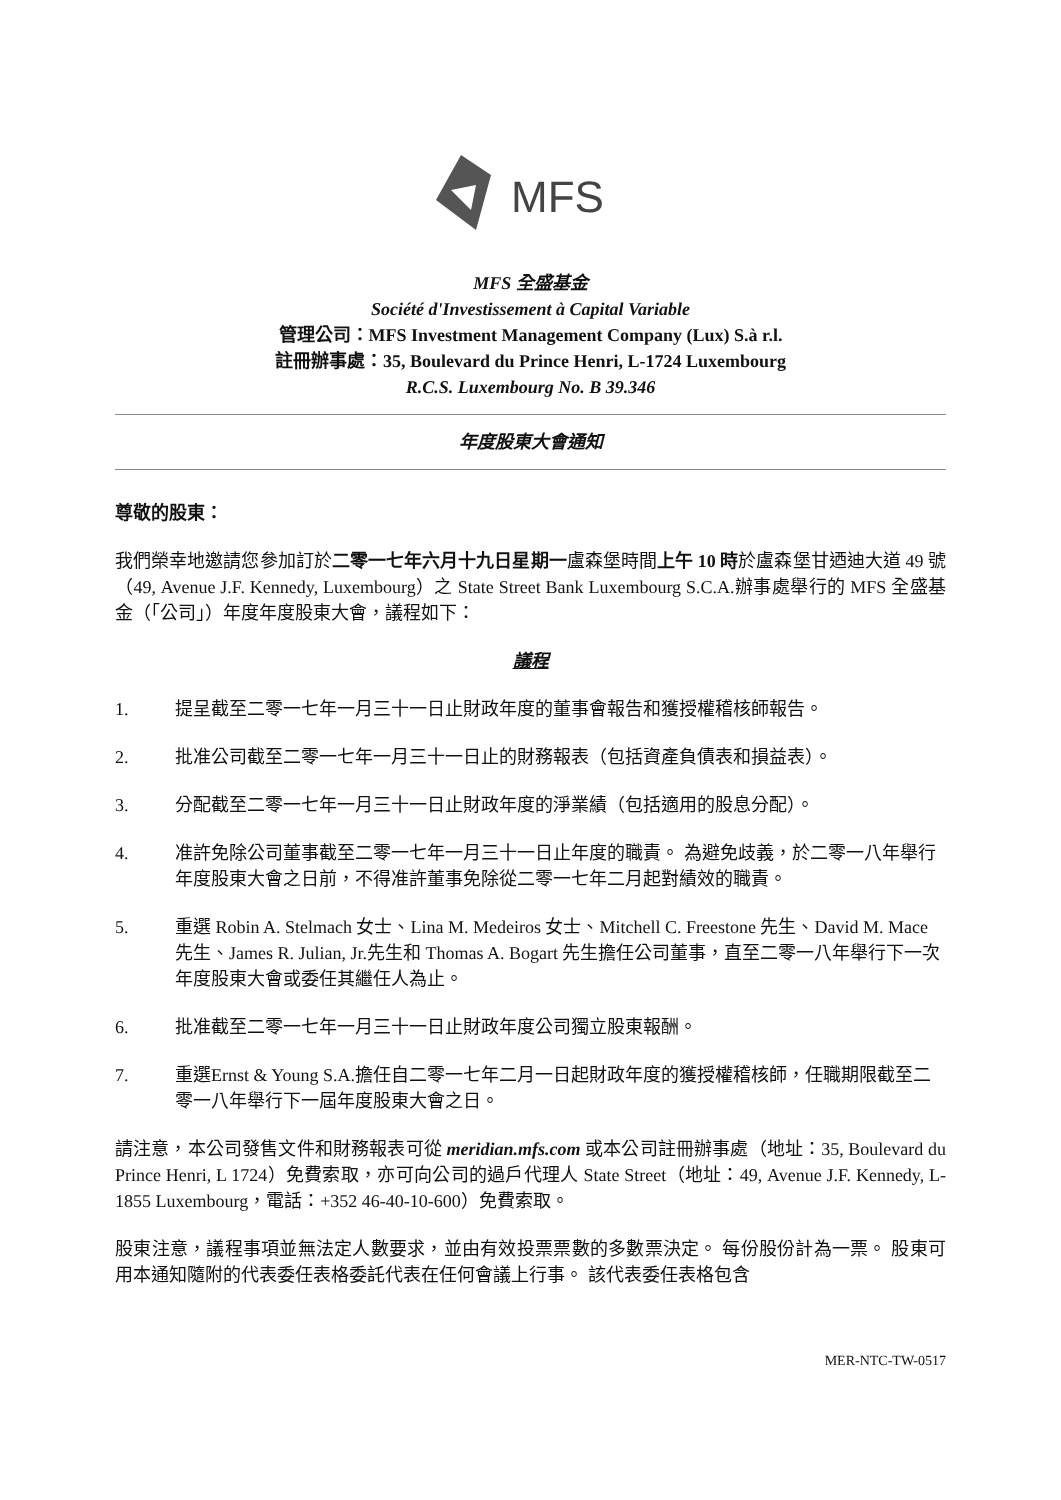MFS
MFS 全盛基金
Société d'Investissement à Capital Variable
管理公司：MFS Investment Management Company (Lux) S.à r.l.
註冊辦事處：35, Boulevard du Prince Henri, L-1724 Luxembourg
R.C.S. Luxembourg No. B 39.346
年度股東大會通知
尊敬的股東：
我們榮幸地邀請您參加訂於二零一七年六月十九日星期一盧森堡時間上午 10 時於盧森堡甘迺迪大道 49 號（49, Avenue J.F. Kennedy, Luxembourg）之 State Street Bank Luxembourg S.C.A.辦事處舉行的 MFS 全盛基金（「公司」）年度年度股東大會，議程如下：
議程
1. 提呈截至二零一七年一月三十一日止財政年度的董事會報告和獲授權稽核師報告。
2. 批准公司截至二零一七年一月三十一日止的財務報表（包括資產負債表和損益表）。
3. 分配截至二零一七年一月三十一日止財政年度的淨業績（包括適用的股息分配）。
4. 准許免除公司董事截至二零一七年一月三十一日止年度的職責。 為避免歧義，於二零一八年舉行年度股東大會之日前，不得准許董事免除從二零一七年二月起對績效的職責。
5. 重選 Robin A. Stelmach 女士、Lina M. Medeiros 女士、Mitchell C. Freestone 先生、David M. Mace 先生、James R. Julian, Jr.先生和 Thomas A. Bogart 先生擔任公司董事，直至二零一八年舉行下一次年度股東大會或委任其繼任人為止。
6. 批准截至二零一七年一月三十一日止財政年度公司獨立股東報酬。
7. 重選Ernst & Young S.A.擔任自二零一七年二月一日起財政年度的獲授權稽核師，任職期限截至二零一八年舉行下一屆年度股東大會之日。
請注意，本公司發售文件和財務報表可從 meridian.mfs.com 或本公司註冊辦事處（地址：35, Boulevard du Prince Henri, L 1724）免費索取，亦可向公司的過戶代理人 State Street（地址：49, Avenue J.F. Kennedy, L-1855 Luxembourg，電話：+352 46-40-10-600）免費索取。
股東注意，議程事項並無法定人數要求，並由有效投票票數的多數票決定。 每份股份計為一票。 股東可用本通知隨附的代表委任表格委託代表在任何會議上行事。 該代表委任表格包含
MER-NTC-TW-0517